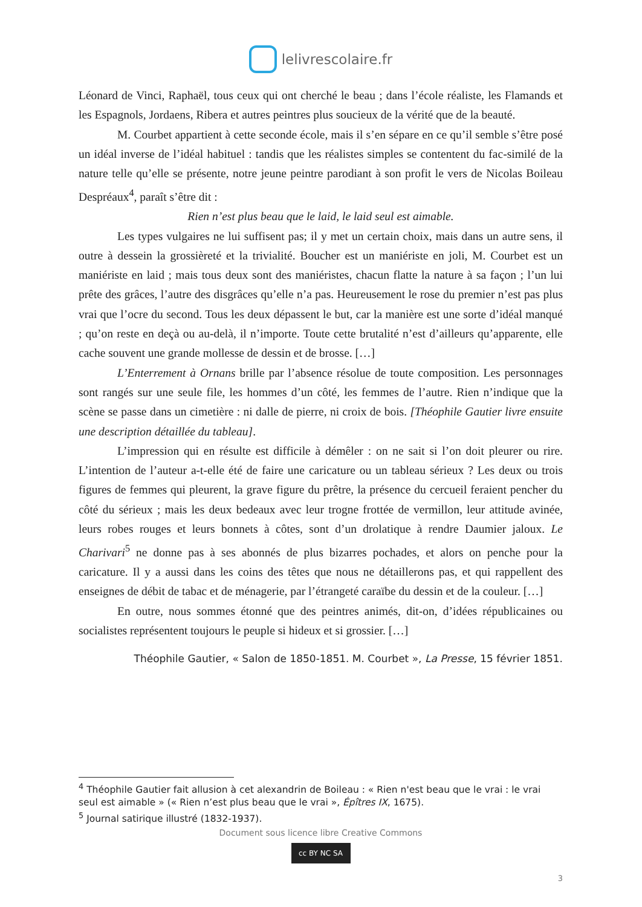lelivrescolaire.fr
Léonard de Vinci, Raphaël, tous ceux qui ont cherché le beau ; dans l’école réaliste, les Flamands et les Espagnols, Jordaens, Ribera et autres peintres plus soucieux de la vérité que de la beauté.
M. Courbet appartient à cette seconde école, mais il s’en sépare en ce qu’il semble s’être posé un idéal inverse de l’idéal habituel : tandis que les réalistes simples se contentent du fac-similé de la nature telle qu’elle se présente, notre jeune peintre parodiant à son profit le vers de Nicolas Boileau Despréaux<sup>4</sup>, paraît s’être dit :
Rien n’est plus beau que le laid, le laid seul est aimable.
Les types vulgaires ne lui suffisent pas; il y met un certain choix, mais dans un autre sens, il outre à dessein la grossièreté et la trivialité. Boucher est un maniériste en joli, M. Courbet est un maniériste en laid ; mais tous deux sont des maniéristes, chacun flatte la nature à sa façon ; l’un lui prête des grâces, l’autre des disgrâces qu’elle n’a pas. Heureusement le rose du premier n’est pas plus vrai que l’ocre du second. Tous les deux dépassent le but, car la manière est une sorte d’idéal manqué ; qu’on reste en deçà ou au-delà, il n’importe. Toute cette brutalité n’est d’ailleurs qu’apparente, elle cache souvent une grande mollesse de dessin et de brosse. […]
L’Enterrement à Ornans brille par l’absence résolue de toute composition. Les personnages sont rangés sur une seule file, les hommes d’un côté, les femmes de l’autre. Rien n’indique que la scène se passe dans un cimetière : ni dalle de pierre, ni croix de bois. [Théophile Gautier livre ensuite une description détaillée du tableau].
L’impression qui en résulte est difficile à démêler : on ne sait si l’on doit pleurer ou rire. L’intention de l’auteur a-t-elle été de faire une caricature ou un tableau sérieux ? Les deux ou trois figures de femmes qui pleurent, la grave figure du prêtre, la présence du cercueil feraient pencher du côté du sérieux ; mais les deux bedeaux avec leur trogne frottée de vermillon, leur attitude avinée, leurs robes rouges et leurs bonnets à côtes, sont d’un drolatique à rendre Daumier jaloux. Le Charivari<sup>5</sup> ne donne pas à ses abonnés de plus bizarres pochades, et alors on penche pour la caricature. Il y a aussi dans les coins des têtes que nous ne détaillerons pas, et qui rappellent des enseignes de débit de tabac et de ménagerie, par l’étrangeté caraïbe du dessin et de la couleur. […]
En outre, nous sommes étonné que des peintres animés, dit-on, d’idées républicaines ou socialistes représentent toujours le peuple si hideux et si grossier. […]
Théophile Gautier, « Salon de 1850-1851. M. Courbet », La Presse, 15 février 1851.
<sup>4</sup> Théophile Gautier fait allusion à cet alexandrin de Boileau : « Rien n'est beau que le vrai : le vrai seul est aimable » (« Rien n’est plus beau que le vrai », Épîtres IX, 1675).
<sup>5</sup> Journal satirique illustré (1832-1937).
Document sous licence libre Creative Commons
cc BY NC SA
3